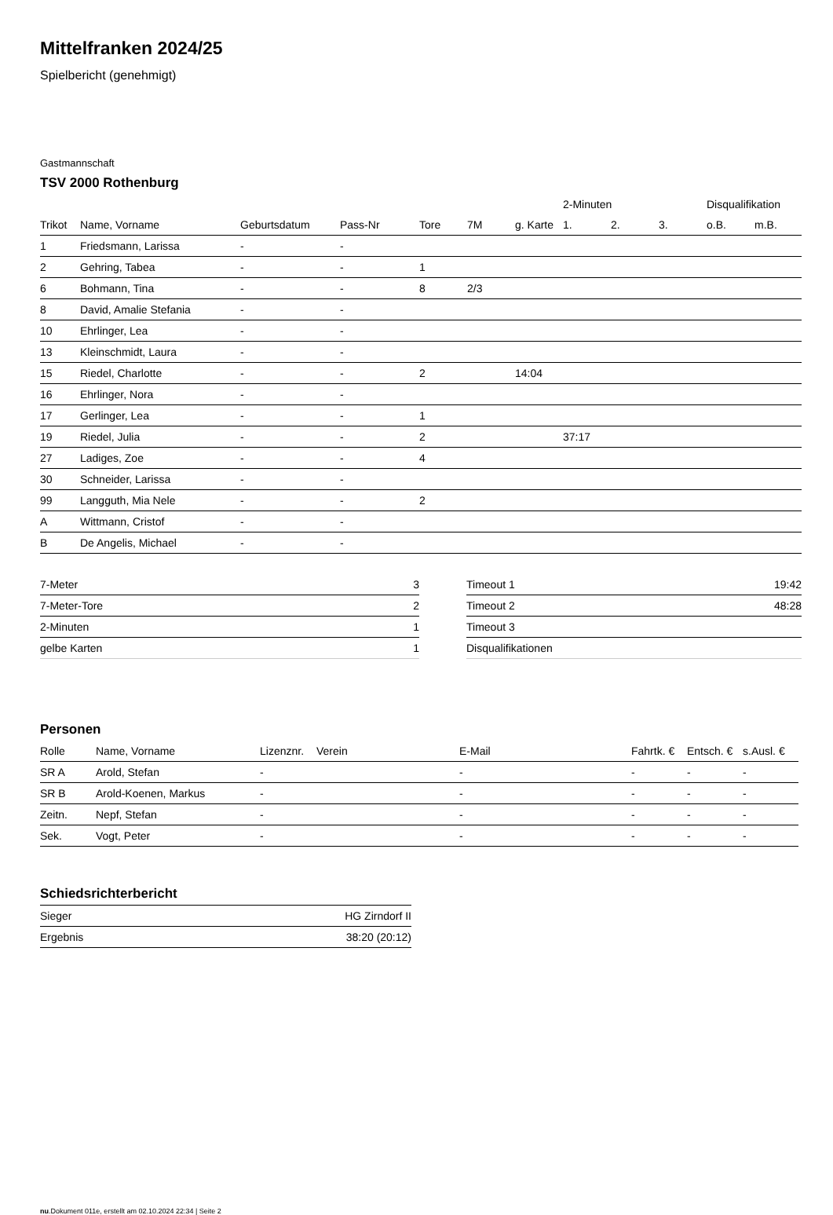Mittelfranken 2024/25
Spielbericht (genehmigt)
Gastmannschaft
TSV 2000 Rothenburg
| | | | | | | | 2-Minuten | | | Disqualifikation | |
| --- | --- | --- | --- | --- | --- | --- | --- | --- | --- | --- | --- |
| Trikot | Name, Vorname | Geburtsdatum | Pass-Nr | Tore | 7M | g. Karte | 1. | 2. | 3. | o.B. | m.B. |
| 1 | Friedsmann, Larissa | - | - | | | | | | | | |
| 2 | Gehring, Tabea | - | - | 1 | | | | | | | |
| 6 | Bohmann, Tina | - | - | 8 | 2/3 | | | | | | |
| 8 | David, Amalie Stefania | - | - | | | | | | | | |
| 10 | Ehrlinger, Lea | - | - | | | | | | | | |
| 13 | Kleinschmidt, Laura | - | - | | | | | | | | |
| 15 | Riedel, Charlotte | - | - | 2 | | 14:04 | | | | | |
| 16 | Ehrlinger, Nora | - | - | | | | | | | | |
| 17 | Gerlinger, Lea | - | - | 1 | | | | | | | |
| 19 | Riedel, Julia | - | - | 2 | | | 37:17 | | | | |
| 27 | Ladiges, Zoe | - | - | 4 | | | | | | | |
| 30 | Schneider, Larissa | - | - | | | | | | | | |
| 99 | Langguth, Mia Nele | - | - | 2 | | | | | | | |
| A | Wittmann, Cristof | - | - | | | | | | | | |
| B | De Angelis, Michael | - | - | | | | | | | | |
| 7-Meter | 3 |
| 7-Meter-Tore | 2 |
| 2-Minuten | 1 |
| gelbe Karten | 1 |
| Timeout 1 | 19:42 |
| Timeout 2 | 48:28 |
| Timeout 3 | |
| Disqualifikationen | |
Personen
| Rolle | Name, Vorname | Lizenznr. | Verein | E-Mail | Fahrtk. € | Entsch. € | s.Ausl. € |
| --- | --- | --- | --- | --- | --- | --- | --- |
| SR A | Arold, Stefan | - | | - | - | - | - |
| SR B | Arold-Koenen, Markus | - | | - | - | - | - |
| Zeitn. | Nepf, Stefan | - | | - | - | - | - |
| Sek. | Vogt, Peter | - | | - | - | - | - |
Schiedsrichterbericht
| Sieger | HG Zirndorf II |
| Ergebnis | 38:20 (20:12) |
nu.Dokument 011e, erstellt am 02.10.2024 22:34 | Seite 2